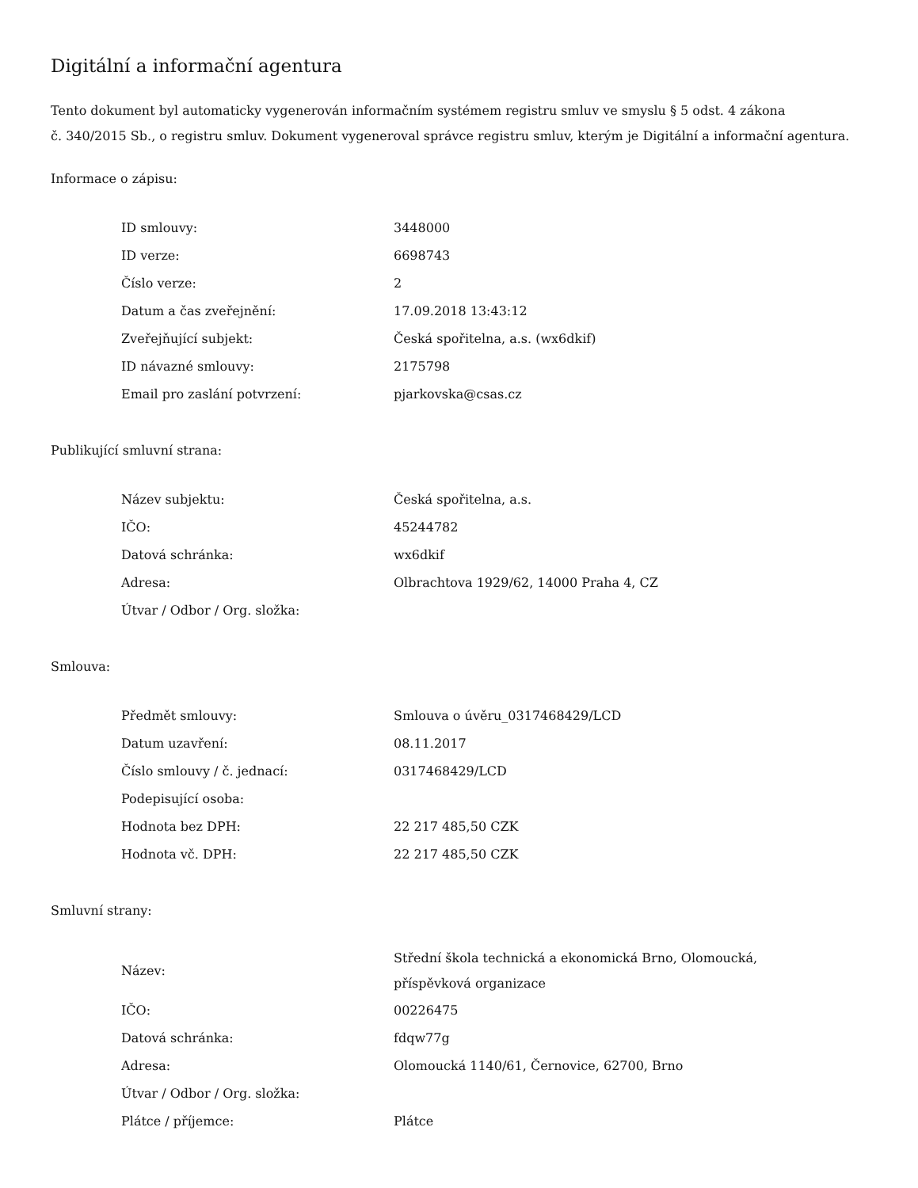Digitální a informační agentura
Tento dokument byl automaticky vygenerován informačním systémem registru smluv ve smyslu § 5 odst. 4 zákona
č. 340/2015 Sb., o registru smluv. Dokument vygeneroval správce registru smluv, kterým je Digitální a informační agentura.
Informace o zápisu:
| ID smlouvy: | 3448000 |
| ID verze: | 6698743 |
| Číslo verze: | 2 |
| Datum a čas zveřejnění: | 17.09.2018 13:43:12 |
| Zveřejňující subjekt: | Česká spořitelna, a.s. (wx6dkif) |
| ID návazné smlouvy: | 2175798 |
| Email pro zaslání potvrzení: | pjarkovska@csas.cz |
Publikující smluvní strana:
| Název subjektu: | Česká spořitelna, a.s. |
| IČO: | 45244782 |
| Datová schránka: | wx6dkif |
| Adresa: | Olbrachtova 1929/62, 14000 Praha 4, CZ |
| Útvar / Odbor / Org. složka: | |
Smlouva:
| Předmět smlouvy: | Smlouva o úvěru_0317468429/LCD |
| Datum uzavření: | 08.11.2017 |
| Číslo smlouvy / č. jednací: | 0317468429/LCD |
| Podepisující osoba: | |
| Hodnota bez DPH: | 22 217 485,50 CZK |
| Hodnota vč. DPH: | 22 217 485,50 CZK |
Smluvní strany:
| Název: | Střední škola technická a ekonomická Brno, Olomoucká, příspěvková organizace |
| IČO: | 00226475 |
| Datová schránka: | fdqw77g |
| Adresa: | Olomoucká 1140/61, Černovice, 62700, Brno |
| Útvar / Odbor / Org. složka: | |
| Plátce / příjemce: | Plátce |